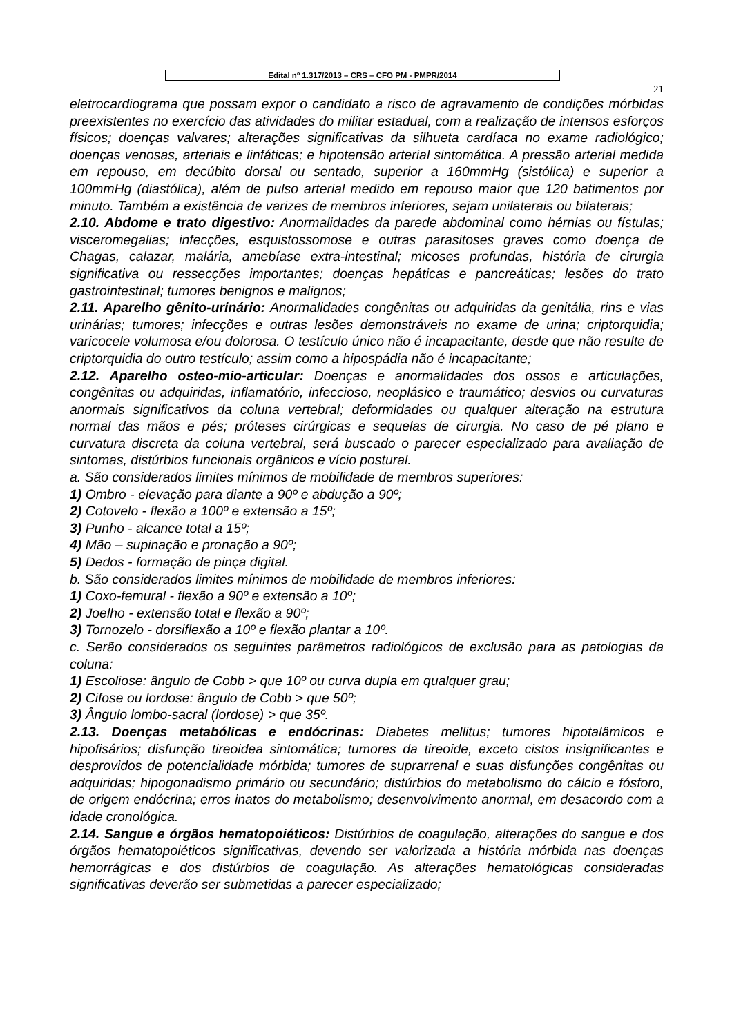Edital nº 1.317/2013 – CRS – CFO PM - PMPR/2014
21
eletrocardiograma que possam expor o candidato a risco de agravamento de condições mórbidas preexistentes no exercício das atividades do militar estadual, com a realização de intensos esforços físicos; doenças valvares; alterações significativas da silhueta cardíaca no exame radiológico; doenças venosas, arteriais e linfáticas; e hipotensão arterial sintomática. A pressão arterial medida em repouso, em decúbito dorsal ou sentado, superior a 160mmHg (sistólica) e superior a 100mmHg (diastólica), além de pulso arterial medido em repouso maior que 120 batimentos por minuto. Também a existência de varizes de membros inferiores, sejam unilaterais ou bilaterais;
2.10. Abdome e trato digestivo: Anormalidades da parede abdominal como hérnias ou fístulas; visceromegalias; infecções, esquistossomose e outras parasitoses graves como doença de Chagas, calazar, malária, amebíase extra-intestinal; micoses profundas, história de cirurgia significativa ou ressecções importantes; doenças hepáticas e pancreáticas; lesões do trato gastrointestinal; tumores benignos e malignos;
2.11. Aparelho gênito-urinário: Anormalidades congênitas ou adquiridas da genitália, rins e vias urinárias; tumores; infecções e outras lesões demonstráveis no exame de urina; criptorquidia; varicocele volumosa e/ou dolorosa. O testículo único não é incapacitante, desde que não resulte de criptorquidia do outro testículo; assim como a hipospádia não é incapacitante;
2.12. Aparelho osteo-mio-articular: Doenças e anormalidades dos ossos e articulações, congênitas ou adquiridas, inflamatório, infeccioso, neoplásico e traumático; desvios ou curvaturas anormais significativos da coluna vertebral; deformidades ou qualquer alteração na estrutura normal das mãos e pés; próteses cirúrgicas e sequelas de cirurgia. No caso de pé plano e curvatura discreta da coluna vertebral, será buscado o parecer especializado para avaliação de sintomas, distúrbios funcionais orgânicos e vício postural.
a. São considerados limites mínimos de mobilidade de membros superiores:
1) Ombro - elevação para diante a 90º e abdução a 90º;
2) Cotovelo - flexão a 100º e extensão a 15º;
3) Punho - alcance total a 15º;
4) Mão – supinação e pronação a 90º;
5) Dedos - formação de pinça digital.
b. São considerados limites mínimos de mobilidade de membros inferiores:
1) Coxo-femural - flexão a 90º e extensão a 10º;
2) Joelho - extensão total e flexão a 90º;
3) Tornozelo - dorsiflexão a 10º e flexão plantar a 10º.
c. Serão considerados os seguintes parâmetros radiológicos de exclusão para as patologias da coluna:
1) Escoliose: ângulo de Cobb > que 10º ou curva dupla em qualquer grau;
2) Cifose ou lordose: ângulo de Cobb > que 50º;
3) Ângulo lombo-sacral (lordose) > que 35º.
2.13. Doenças metabólicas e endócrinas: Diabetes mellitus; tumores hipotalâmicos e hipofisários; disfunção tireoidea sintomática; tumores da tireoide, exceto cistos insignificantes e desprovidos de potencialidade mórbida; tumores de suprarrenal e suas disfunções congênitas ou adquiridas; hipogonadismo primário ou secundário; distúrbios do metabolismo do cálcio e fósforo, de origem endócrina; erros inatos do metabolismo; desenvolvimento anormal, em desacordo com a idade cronológica.
2.14. Sangue e órgãos hematopoiéticos: Distúrbios de coagulação, alterações do sangue e dos órgãos hematopoiéticos significativas, devendo ser valorizada a história mórbida nas doenças hemorrágicas e dos distúrbios de coagulação. As alterações hematológicas consideradas significativas deverão ser submetidas a parecer especializado;